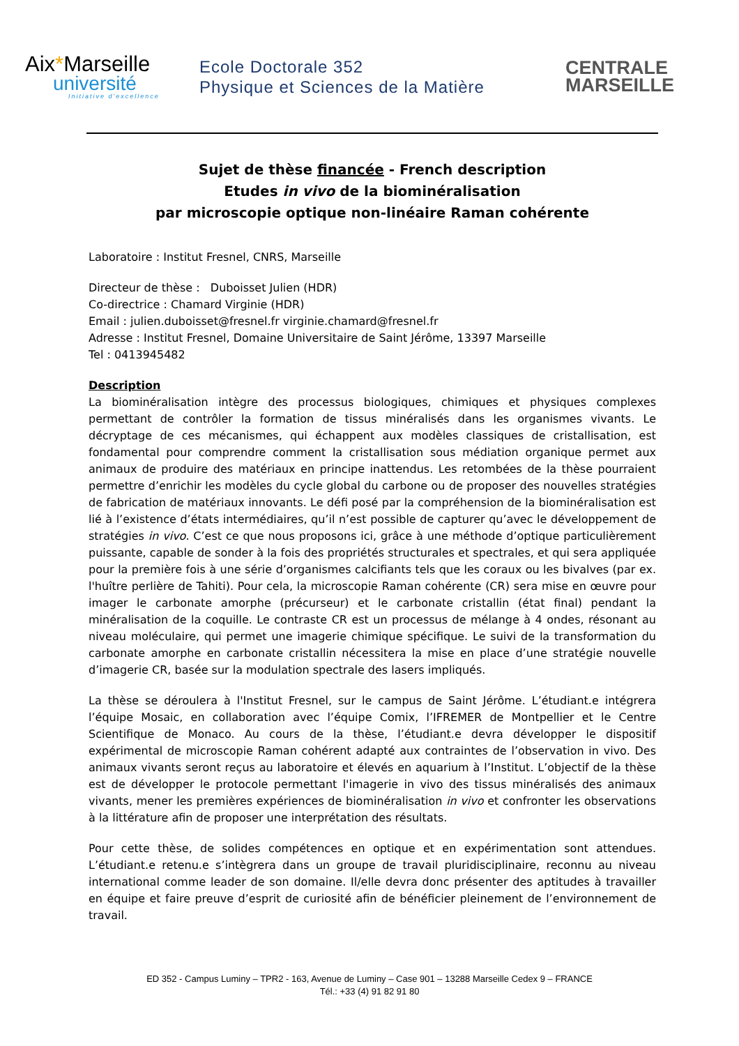Aix*Marseille
université
Initiative d'excellence
Ecole Doctorale 352
Physique et Sciences de la Matière
CENTRALE
MARSEILLE
Sujet de thèse financée - French description
Etudes in vivo de la biominéralisation
par microscopie optique non-linéaire Raman cohérente
Laboratoire : Institut Fresnel, CNRS, Marseille
Directeur de thèse : Duboisset Julien (HDR)
Co-directrice : Chamard Virginie (HDR)
Email : julien.duboisset@fresnel.fr virginie.chamard@fresnel.fr
Adresse : Institut Fresnel, Domaine Universitaire de Saint Jérôme, 13397 Marseille
Tel : 0413945482
Description
La biominéralisation intègre des processus biologiques, chimiques et physiques complexes permettant de contrôler la formation de tissus minéralisés dans les organismes vivants. Le décryptage de ces mécanismes, qui échappent aux modèles classiques de cristallisation, est fondamental pour comprendre comment la cristallisation sous médiation organique permet aux animaux de produire des matériaux en principe inattendus. Les retombées de la thèse pourraient permettre d’enrichir les modèles du cycle global du carbone ou de proposer des nouvelles stratégies de fabrication de matériaux innovants. Le défi posé par la compréhension de la biominéralisation est lié à l’existence d’états intermédiaires, qu’il n’est possible de capturer qu’avec le développement de stratégies in vivo. C’est ce que nous proposons ici, grâce à une méthode d’optique particulièrement puissante, capable de sonder à la fois des propriétés structurales et spectrales, et qui sera appliquée pour la première fois à une série d’organismes calcifiants tels que les coraux ou les bivalves (par ex. l'huître perlière de Tahiti). Pour cela, la microscopie Raman cohérente (CR) sera mise en œuvre pour imager le carbonate amorphe (précurseur) et le carbonate cristallin (état final) pendant la minéralisation de la coquille. Le contraste CR est un processus de mélange à 4 ondes, résonant au niveau moléculaire, qui permet une imagerie chimique spécifique. Le suivi de la transformation du carbonate amorphe en carbonate cristallin nécessitera la mise en place d’une stratégie nouvelle d’imagerie CR, basée sur la modulation spectrale des lasers impliqués.
La thèse se déroulera à l'Institut Fresnel, sur le campus de Saint Jérôme. L’étudiant.e intégrera l’équipe Mosaic, en collaboration avec l’équipe Comix, l’IFREMER de Montpellier et le Centre Scientifique de Monaco. Au cours de la thèse, l’étudiant.e devra développer le dispositif expérimental de microscopie Raman cohérent adapté aux contraintes de l’observation in vivo. Des animaux vivants seront reçus au laboratoire et élevés en aquarium à l’Institut. L’objectif de la thèse est de développer le protocole permettant l'imagerie in vivo des tissus minéralisés des animaux vivants, mener les premières expériences de biominéralisation in vivo et confronter les observations à la littérature afin de proposer une interprétation des résultats.
Pour cette thèse, de solides compétences en optique et en expérimentation sont attendues. L’étudiant.e retenu.e s’intègrera dans un groupe de travail pluridisciplinaire, reconnu au niveau international comme leader de son domaine. Il/elle devra donc présenter des aptitudes à travailler en équipe et faire preuve d’esprit de curiosité afin de bénéficier pleinement de l’environnement de travail.
ED 352 - Campus Luminy – TPR2 - 163, Avenue de Luminy – Case 901 – 13288 Marseille Cedex 9 – FRANCE
Tél.: +33 (4) 91 82 91 80